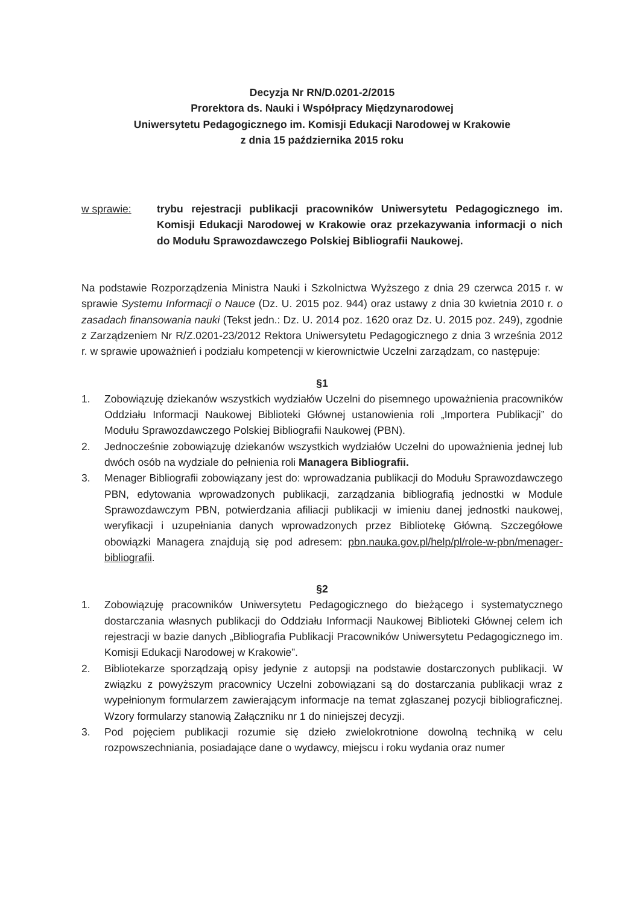Decyzja Nr RN/D.0201-2/2015
Prorektora ds. Nauki i Współpracy Międzynarodowej
Uniwersytetu Pedagogicznego im. Komisji Edukacji Narodowej w Krakowie
z dnia 15 października 2015 roku
w sprawie: trybu rejestracji publikacji pracowników Uniwersytetu Pedagogicznego im. Komisji Edukacji Narodowej w Krakowie oraz przekazywania informacji o nich do Modułu Sprawozdawczego Polskiej Bibliografii Naukowej.
Na podstawie Rozporządzenia Ministra Nauki i Szkolnictwa Wyższego z dnia 29 czerwca 2015 r. w sprawie Systemu Informacji o Nauce (Dz. U. 2015 poz. 944) oraz ustawy z dnia 30 kwietnia 2010 r. o zasadach finansowania nauki (Tekst jedn.: Dz. U. 2014 poz. 1620 oraz Dz. U. 2015 poz. 249), zgodnie z Zarządzeniem Nr R/Z.0201-23/2012 Rektora Uniwersytetu Pedagogicznego z dnia 3 września 2012 r. w sprawie upoważnień i podziału kompetencji w kierownictwie Uczelni zarządzam, co następuje:
§1
1. Zobowiązuję dziekanów wszystkich wydziałów Uczelni do pisemnego upoważnienia pracowników Oddziału Informacji Naukowej Biblioteki Głównej ustanowienia roli „Importera Publikacji” do Modułu Sprawozdawczego Polskiej Bibliografii Naukowej (PBN).
2. Jednocześnie zobowiązuję dziekanów wszystkich wydziałów Uczelni do upoważnienia jednej lub dwóch osób na wydziale do pełnienia roli Managera Bibliografii.
3. Menager Bibliografii zobowiązany jest do: wprowadzania publikacji do Modułu Sprawozdawczego PBN, edytowania wprowadzonych publikacji, zarządzania bibliografią jednostki w Module Sprawozdawczym PBN, potwierdzania afiliacji publikacji w imieniu danej jednostki naukowej, weryfikacji i uzupełniania danych wprowadzonych przez Bibliotekę Główną. Szczegółowe obowiązki Managera znajdują się pod adresem: pbn.nauka.gov.pl/help/pl/role-w-pbn/menager-bibliografii.
§2
1. Zobowiązuję pracowników Uniwersytetu Pedagogicznego do bieżącego i systematycznego dostarczania własnych publikacji do Oddziału Informacji Naukowej Biblioteki Głównej celem ich rejestracji w bazie danych „Bibliografia Publikacji Pracowników Uniwersytetu Pedagogicznego im. Komisji Edukacji Narodowej w Krakowie”.
2. Bibliotekarze sporządzają opisy jedynie z autopsji na podstawie dostarczonych publikacji. W związku z powyższym pracownicy Uczelni zobowiązani są do dostarczania publikacji wraz z wypełnionym formularzem zawierającym informacje na temat zgłaszanej pozycji bibliograficznej. Wzory formularzy stanowią Załączniku nr 1 do niniejszej decyzji.
3. Pod pojęciem publikacji rozumie się dzieło zwielokrotnione dowolną techniką w celu rozpowszechniania, posiadające dane o wydawcy, miejscu i roku wydania oraz numer